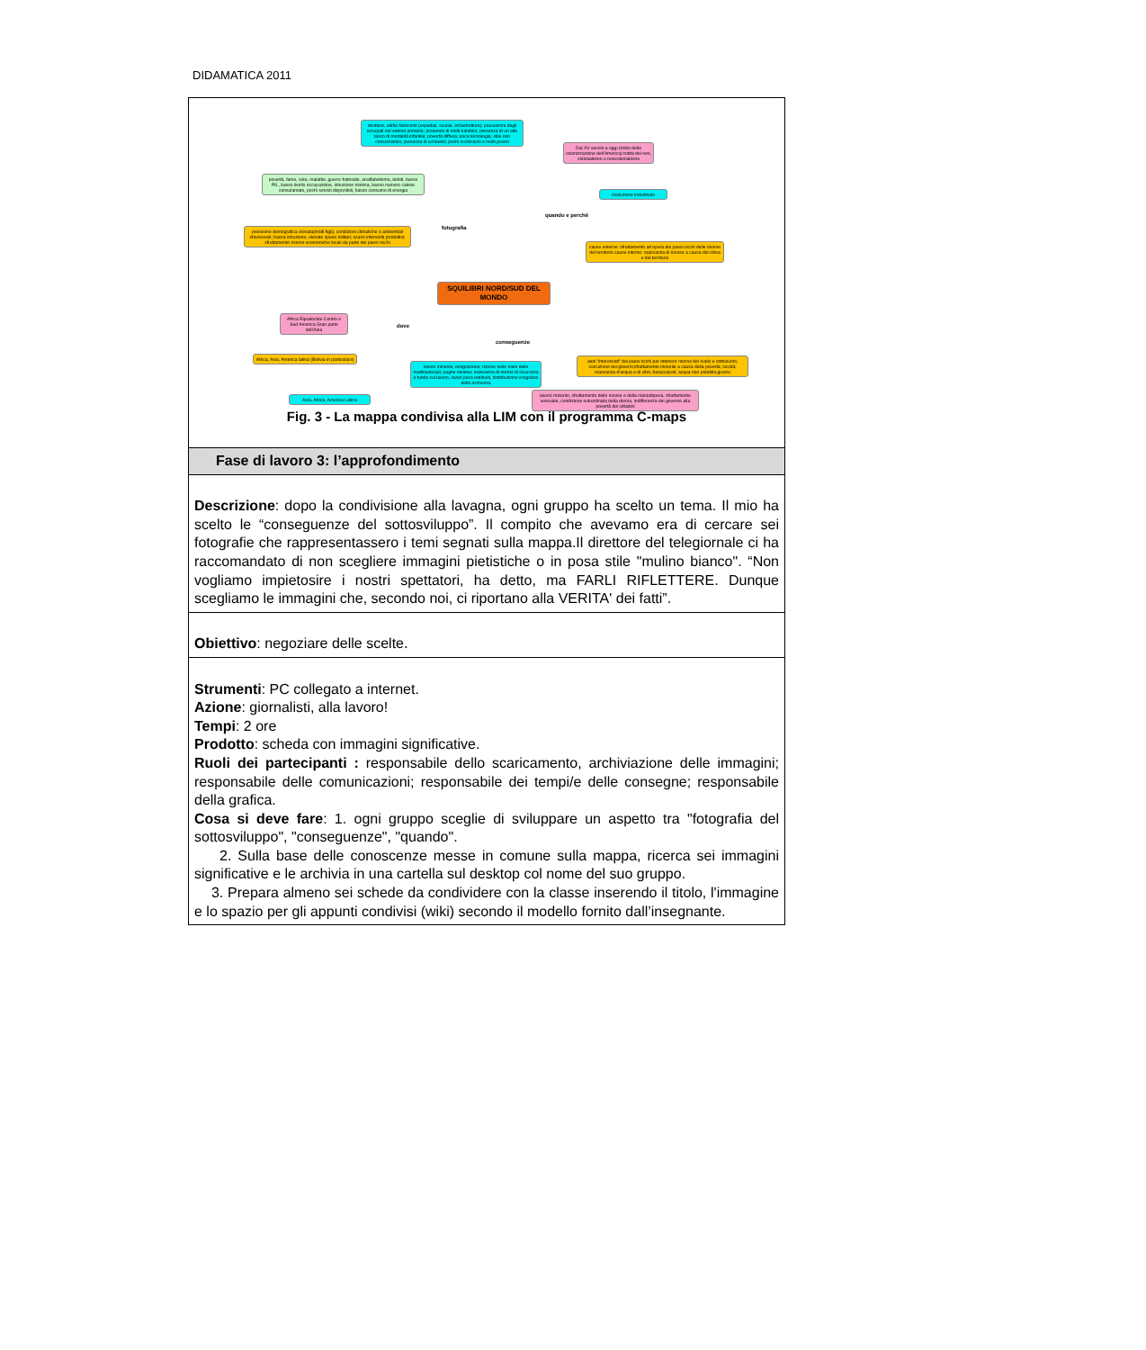DIDAMATICA 2011
| strutture, edifici fatiscenti (ospedali, scuole, infrastrutture); prevalenza degli occupati nel settore primario; presenza di molti bambini; presenza di un alto tasso di mortalità infantile; povertà diffusa; poca tecnologia; stile non consumistico; presenza di schiavitù; pochi ricchissimi e molti poveri Dal XV secolo a oggi (inizio della colonizzazione dell'America) tratta dei neri, colonialismo e neocolonialismo povertà, fame, sete, malattie, guerre fratricide, analfabetismo, debiti, basso PIL, basso livello occupazione, istruzione minima, basso numero calorie consulamate, pochi servizi disponibili, basso consumo di energia rivoluzione industriale quando e perché fotografia pressione demografica elevata(molti figli); condizioni climatiche o ambientali sfavorevoli; bassa istruzione; elevate spese militari; scarsi interventi produttivi; sfruttamento risorse economiche locali da parte dei paesi ricchi cause esterne: sfruttamento ad opera dei paesi ricchi delle risorse del territorio cause interne: mancanza di risorse a causa del clima e del territorio SQUILIBRI NORD/SUD DEL MONDO Africa Equatoriale Centro e Sud America Gran parte dell'Asia dove conseguenze Africa, Asia, America latina (Bolivia in particolare) lavoro minorile; emigrazione; risorse nelle mani delle multinazionali; paghe minime; mancanza di norme di sicurezza e tutela sul lavoro, lavori poco retribuiti, distribuzione irregolare della ricchezza aiuti "interessati" dei paesi ricchi per ottenere risorse del suolo e sottosuolo; corruzione dei governi;sfruttamento minorile a causa della povertà; siccità; mancanza d'acqua e di cibo; baraccopoli; acqua non potabile;guerre Asia, Africa, America Latina lavoro minorile, sfruttamento delle risorse e della manodopera, sfruttamento sessuale, condizione subordinata della donna, indifferenza dei governo alla povertà dei cittadini Fig. 3 - La mappa condivisa alla LIM con il programma C-maps |
| Fase di lavoro 3: l’approfondimento |
| Descrizione : dopo la condivisione alla lavagna, ogni gruppo ha scelto un tema. Il mio ha scelto le “conseguenze del sottosviluppo”. Il compito che avevamo era di cercare sei fotografie che rappresentassero i temi segnati sulla mappa.Il direttore del telegiornale ci ha raccomandato di non scegliere immagini pietistiche o in posa stile "mulino bianco". “Non vogliamo impietosire i nostri spettatori, ha detto, ma FARLI RIFLETTERE. Dunque scegliamo le immagini che, secondo noi, ci riportano alla VERITA' dei fatti”. |
| Obiettivo : negoziare delle scelte. |
| Strumenti : PC collegato a internet. Azione : giornalisti, alla lavoro! Tempi : 2 ore Prodotto : scheda con immagini significative. Ruoli dei partecipanti : responsabile dello scaricamento, archiviazione delle immagini; responsabile delle comunicazioni; responsabile dei tempi/e delle consegne; responsabile della grafica. Cosa si deve fare : 1. ogni gruppo sceglie di sviluppare un aspetto tra "fotografia del sottosviluppo", "conseguenze", "quando". 2. Sulla base delle conoscenze messe in comune sulla mappa, ricerca sei immagini significative e le archivia in una cartella sul desktop col nome del suo gruppo. 3. Prepara almeno sei schede da condividere con la classe inserendo il titolo, l'immagine e lo spazio per gli appunti condivisi (wiki) secondo il modello fornito dall’insegnante. |